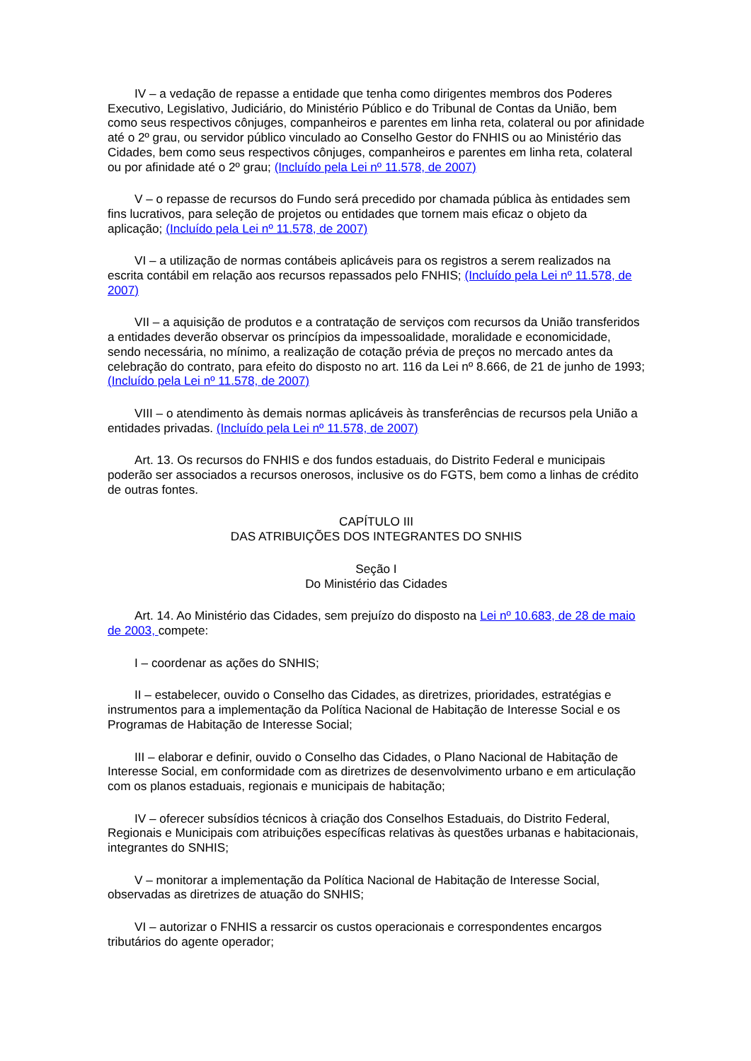IV – a vedação de repasse a entidade que tenha como dirigentes membros dos Poderes Executivo, Legislativo, Judiciário, do Ministério Público e do Tribunal de Contas da União, bem como seus respectivos cônjuges, companheiros e parentes em linha reta, colateral ou por afinidade até o 2º grau, ou servidor público vinculado ao Conselho Gestor do FNHIS ou ao Ministério das Cidades, bem como seus respectivos cônjuges, companheiros e parentes em linha reta, colateral ou por afinidade até o 2º grau; (Incluído pela Lei nº 11.578, de 2007)
V – o repasse de recursos do Fundo será precedido por chamada pública às entidades sem fins lucrativos, para seleção de projetos ou entidades que tornem mais eficaz o objeto da aplicação; (Incluído pela Lei nº 11.578, de 2007)
VI – a utilização de normas contábeis aplicáveis para os registros a serem realizados na escrita contábil em relação aos recursos repassados pelo FNHIS; (Incluído pela Lei nº 11.578, de 2007)
VII – a aquisição de produtos e a contratação de serviços com recursos da União transferidos a entidades deverão observar os princípios da impessoalidade, moralidade e economicidade, sendo necessária, no mínimo, a realização de cotação prévia de preços no mercado antes da celebração do contrato, para efeito do disposto no art. 116 da Lei nº 8.666, de 21 de junho de 1993; (Incluído pela Lei nº 11.578, de 2007)
VIII – o atendimento às demais normas aplicáveis às transferências de recursos pela União a entidades privadas. (Incluído pela Lei nº 11.578, de 2007)
Art. 13. Os recursos do FNHIS e dos fundos estaduais, do Distrito Federal e municipais poderão ser associados a recursos onerosos, inclusive os do FGTS, bem como a linhas de crédito de outras fontes.
CAPÍTULO III
DAS ATRIBUIÇÕES DOS INTEGRANTES DO SNHIS
Seção I
Do Ministério das Cidades
Art. 14. Ao Ministério das Cidades, sem prejuízo do disposto na Lei nº 10.683, de 28 de maio de 2003, compete:
I – coordenar as ações do SNHIS;
II – estabelecer, ouvido o Conselho das Cidades, as diretrizes, prioridades, estratégias e instrumentos para a implementação da Política Nacional de Habitação de Interesse Social e os Programas de Habitação de Interesse Social;
III – elaborar e definir, ouvido o Conselho das Cidades, o Plano Nacional de Habitação de Interesse Social, em conformidade com as diretrizes de desenvolvimento urbano e em articulação com os planos estaduais, regionais e municipais de habitação;
IV – oferecer subsídios técnicos à criação dos Conselhos Estaduais, do Distrito Federal, Regionais e Municipais com atribuições específicas relativas às questões urbanas e habitacionais, integrantes do SNHIS;
V – monitorar a implementação da Política Nacional de Habitação de Interesse Social, observadas as diretrizes de atuação do SNHIS;
VI – autorizar o FNHIS a ressarcir os custos operacionais e correspondentes encargos tributários do agente operador;